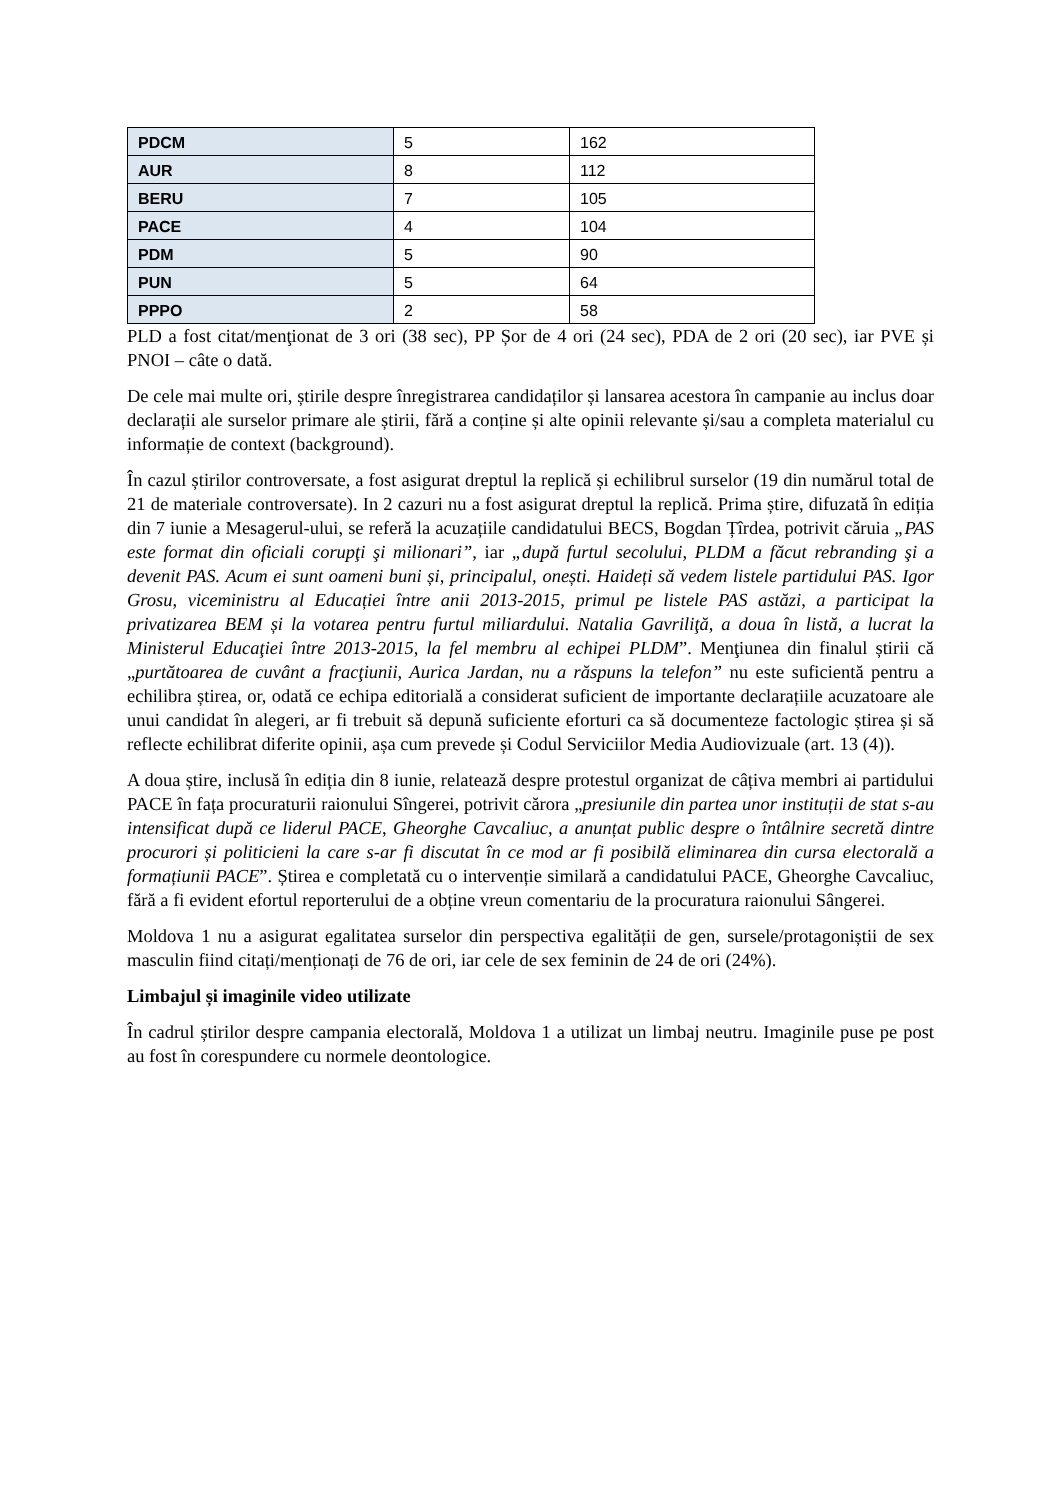| PDCM | 5 | 162 |
| AUR | 8 | 112 |
| BERU | 7 | 105 |
| PACE | 4 | 104 |
| PDM | 5 | 90 |
| PUN | 5 | 64 |
| PPPO | 2 | 58 |
PLD a fost citat/menţionat de 3 ori (38 sec), PP Șor de 4 ori (24 sec), PDA de 2 ori (20 sec), iar PVE și PNOI – câte o dată.
De cele mai multe ori, știrile despre înregistrarea candidaților și lansarea acestora în campanie au inclus doar declarații ale surselor primare ale știrii, fără a conține și alte opinii relevante și/sau a completa materialul cu informație de context (background).
În cazul știrilor controversate, a fost asigurat dreptul la replică și echilibrul surselor (19 din numărul total de 21 de materiale controversate). In 2 cazuri nu a fost asigurat dreptul la replică. Prima știre, difuzată în ediția din 7 iunie a Mesagerul-ului, se referă la acuzațiile candidatului BECS, Bogdan Țîrdea, potrivit căruia „PAS este format din oficiali corupţi şi milionari”, iar „după furtul secolului, PLDM a făcut rebranding şi a devenit PAS. Acum ei sunt oameni buni și, principalul, onești. Haideți să vedem listele partidului PAS. Igor Grosu, viceministru al Educației între anii 2013-2015, primul pe listele PAS astăzi, a participat la privatizarea BEM și la votarea pentru furtul miliardului. Natalia Gavriliţă, a doua în listă, a lucrat la Ministerul Educaţiei între 2013-2015, la fel membru al echipei PLDM”. Menţiunea din finalul știrii că „purtătoarea de cuvânt a fracţiunii, Aurica Jardan, nu a răspuns la telefon” nu este suficientă pentru a echilibra știrea, or, odată ce echipa editorială a considerat suficient de importante declarațiile acuzatoare ale unui candidat în alegeri, ar fi trebuit să depună suficiente eforturi ca să documenteze factologic știrea și să reflecte echilibrat diferite opinii, așa cum prevede și Codul Serviciilor Media Audiovizuale (art. 13 (4)).
A doua știre, inclusă în ediția din 8 iunie, relatează despre protestul organizat de câțiva membri ai partidului PACE în fața procuraturii raionului Sîngerei, potrivit cărora „presiunile din partea unor instituții de stat s-au intensificat după ce liderul PACE, Gheorghe Cavcaliuc, a anunțat public despre o întâlnire secretă dintre procurori și politicieni la care s-ar fi discutat în ce mod ar fi posibilă eliminarea din cursa electorală a formațiunii PACE”. Știrea e completată cu o intervenție similară a candidatului PACE, Gheorghe Cavcaliuc, fără a fi evident efortul reporterului de a obține vreun comentariu de la procuratura raionului Sângerei.
Moldova 1 nu a asigurat egalitatea surselor din perspectiva egalității de gen, sursele/protagoniștii de sex masculin fiind citați/menționați de 76 de ori, iar cele de sex feminin de 24 de ori (24%).
Limbajul și imaginile video utilizate
În cadrul știrilor despre campania electorală, Moldova 1 a utilizat un limbaj neutru. Imaginile puse pe post au fost în corespundere cu normele deontologice.